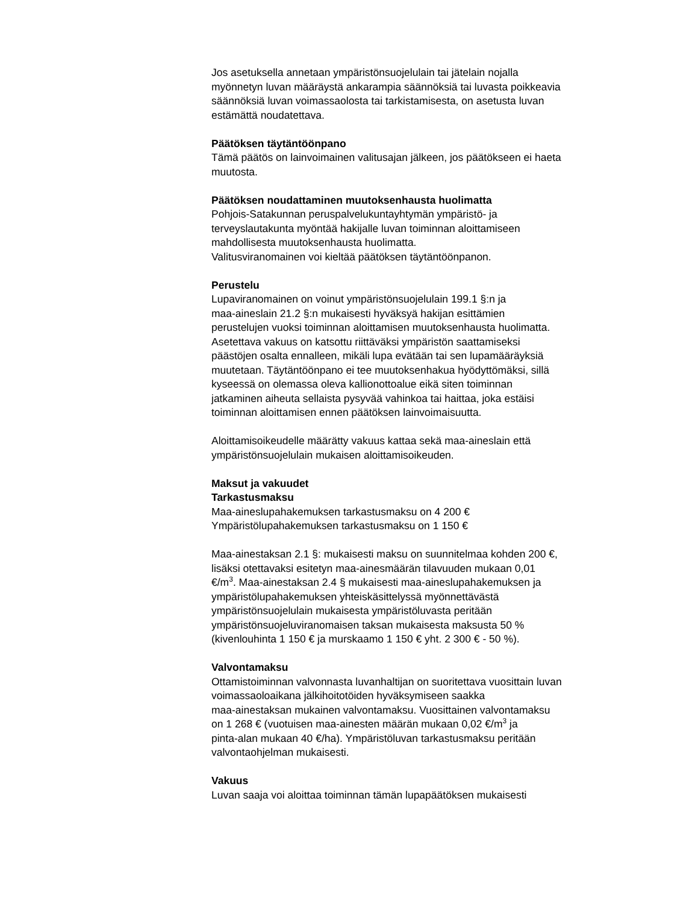Jos asetuksella annetaan ympäristönsuojelulain tai jätelain nojalla
myönnetyn luvan määräystä ankarampia säännöksiä tai luvasta poikkeavia
säännöksiä luvan voimassaolosta tai tarkistamisesta, on asetusta luvan
estämättä noudatettava.
Päätöksen täytäntöönpano
Tämä päätös on lainvoimainen valitusajan jälkeen, jos päätökseen ei haeta
muutosta.
Päätöksen noudattaminen muutoksenhausta huolimatta
Pohjois-Satakunnan peruspalvelukuntayhtymän ympäristö- ja
terveyslautakunta myöntää hakijalle luvan toiminnan aloittamiseen
mahdollisesta muutoksenhausta huolimatta.
Valitusviranomainen voi kieltää päätöksen täytäntöönpanon.
Perustelu
Lupaviranomainen on voinut ympäristönsuojelulain 199.1 §:n ja
maa-aineslain 21.2 §:n mukaisesti hyväksyä hakijan esittämien
perustelujen vuoksi toiminnan aloittamisen muutoksenhausta huolimatta.
Asetettava vakuus on katsottu riittäväksi ympäristön saattamiseksi
päästöjen osalta ennalleen, mikäli lupa evätään tai sen lupamääräyksiä
muutetaan. Täytäntöönpano ei tee muutoksenhakua hyödyttömäksi, sillä
kyseessä on olemassa oleva kallionottoalue eikä siten toiminnan
jatkaminen aiheuta sellaista pysyvää vahinkoa tai haittaa, joka estäisi
toiminnan aloittamisen ennen päätöksen lainvoimaisuutta.
Aloittamisoikeudelle määrätty vakuus kattaa sekä maa-aineslain että
ympäristönsuojelulain mukaisen aloittamisoikeuden.
Maksut ja vakuudet
Tarkastusmaksu
Maa-aineslupahakemuksen tarkastusmaksu on 4 200 €
Ympäristölupahakemuksen tarkastusmaksu on 1 150 €
Maa-ainestaksan 2.1 §: mukaisesti maksu on suunnitelmaa kohden 200 €,
lisäksi otettavaksi esitetyn maa-ainesmäärän tilavuuden mukaan 0,01
€/m<sup>3</sup>. Maa-ainestaksan 2.4 § mukaisesti maa-aineslupahakemuksen ja
ympäristölupahakemuksen yhteiskäsittelyssä myönnettävästä
ympäristönsuojelulain mukaisesta ympäristöluvasta peritään
ympäristönsuojeluviranomaisen taksan mukaisesta maksusta 50 %
(kivenlouhinta 1 150 € ja murskaamo 1 150 € yht. 2 300 € - 50 %).
Valvontamaksu
Ottamistoiminnan valvonnasta luvanhaltijan on suoritettava vuosittain luvan
voimassaoloaikana jälkihoitotöiden hyväksymiseen saakka
maa-ainestaksan mukainen valvontamaksu. Vuosittainen valvontamaksu
on 1 268 € (vuotuisen maa-ainesten määrän mukaan 0,02 €/m<sup>3</sup> ja
pinta-alan mukaan 40 €/ha). Ympäristöluvan tarkastusmaksu peritään
valvontaohjelman mukaisesti.
Vakuus
Luvan saaja voi aloittaa toiminnan tämän lupapäätöksen mukaisesti